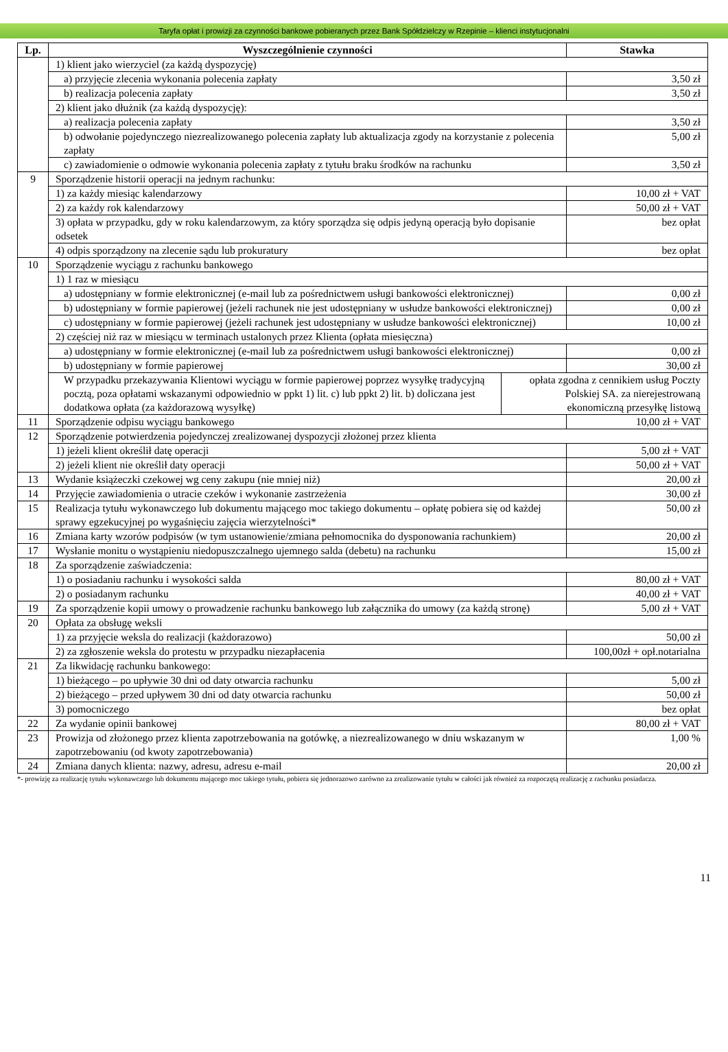Taryfa opłat i prowizji za czynności bankowe pobieranych przez Bank Spółdzielczy w Rzepinie – klienci instytucjonalni
| Lp. | Wyszczególnienie czynności | Stawka |
| --- | --- | --- |
| | 1) klient jako wierzyciel (za każdą dyspozycję) | |
| | a) przyjęcie zlecenia wykonania polecenia zapłaty | 3,50 zł |
| | b) realizacja polecenia zapłaty | 3,50 zł |
| | 2) klient jako dłużnik (za każdą dyspozycję): | |
| | a) realizacja polecenia zapłaty | 3,50 zł |
| | b) odwołanie pojedynczego niezrealizowanego polecenia zapłaty lub aktualizacja zgody na korzystanie z polecenia zapłaty | 5,00 zł |
| | c) zawiadomienie o odmowie wykonania polecenia zapłaty z tytułu braku środków na rachunku | 3,50 zł |
| 9 | Sporządzenie historii operacji na jednym rachunku: | |
| | 1) za każdy miesiąc kalendarzowy | 10,00 zł + VAT |
| | 2) za każdy rok kalendarzowy | 50,00 zł + VAT |
| | 3) opłata w przypadku, gdy w roku kalendarzowym, za który sporządza się odpis jedyną operacją było dopisanie odsetek | bez opłat |
| | 4) odpis sporządzony na zlecenie sądu lub prokuratury | bez opłat |
| 10 | Sporządzenie wyciągu z rachunku bankowego | |
| | 1) 1 raz w miesiącu | |
| | a) udostępniany w formie elektronicznej (e-mail lub za pośrednictwem usługi bankowości elektronicznej) | 0,00 zł |
| | b) udostępniany w formie papierowej (jeżeli rachunek nie jest udostępniany w usłudze bankowości elektronicznej) | 0,00 zł |
| | c) udostępniany w formie papierowej (jeżeli rachunek jest udostępniany w usłudze bankowości elektronicznej) | 10,00 zł |
| | 2) częściej niż raz w miesiącu w terminach ustalonych przez Klienta (opłata miesięczna) | |
| | a) udostępniany w formie elektronicznej (e-mail lub za pośrednictwem usługi bankowości elektronicznej) | 0,00 zł |
| | b) udostępniany w formie papierowej | 30,00 zł |
| | / W przypadku przekazywania Klientowi wyciągu w formie papierowej poprzez wysyłkę tradycyjną pocztą, poza opłatami wskazanymi odpowiednio w ppkt 1) lit. c) lub ppkt 2) lit. b) doliczana jest dodatkowa opłata (za każdorazową wysyłkę) / opłata zgodna z cennikiem usług Poczty Polskiej SA. za nierejestrowaną ekonomiczną przesyłkę listową / | |
| 11 | Sporządzenie odpisu wyciągu bankowego | 10,00 zł + VAT |
| 12 | Sporządzenie potwierdzenia pojedynczej zrealizowanej dyspozycji złożonej przez klienta | |
| | 1) jeżeli klient określił datę operacji | 5,00 zł + VAT |
| | 2) jeżeli klient nie określił daty operacji | 50,00 zł + VAT |
| 13 | Wydanie książeczki czekowej wg ceny zakupu (nie mniej niż) | 20,00 zł |
| 14 | Przyjęcie zawiadomienia o utracie czeków i wykonanie zastrzeżenia | 30,00 zł |
| 15 | Realizacja tytułu wykonawczego lub dokumentu mającego moc takiego dokumentu – opłatę pobiera się od każdej sprawy egzekucyjnej po wygaśnięciu zajęcia wierzytelności* | 50,00 zł |
| 16 | Zmiana karty wzorów podpisów (w tym ustanowienie/zmiana pełnomocnika do dysponowania rachunkiem) | 20,00 zł |
| 17 | Wysłanie monitu o wystąpieniu niedopuszczalnego ujemnego salda (debetu) na rachunku | 15,00 zł |
| 18 | Za sporządzenie zaświadczenia: | |
| | 1) o posiadaniu rachunku i wysokości salda | 80,00 zł + VAT |
| | 2) o posiadanym rachunku | 40,00 zł + VAT |
| 19 | Za sporządzenie kopii umowy o prowadzenie rachunku bankowego lub załącznika do umowy (za każdą stronę) | 5,00 zł + VAT |
| 20 | Opłata za obsługę weksli | |
| | 1) za przyjęcie weksla do realizacji (każdorazowo) | 50,00 zł |
| | 2) za zgłoszenie weksla do protestu w przypadku niezapłacenia | 100,00zł + opł.notarialna |
| 21 | Za likwidację rachunku bankowego: | |
| | 1) bieżącego – po upływie 30 dni od daty otwarcia rachunku | 5,00 zł |
| | 2) bieżącego – przed upływem 30 dni od daty otwarcia rachunku | 50,00 zł |
| | 3) pomocniczego | bez opłat |
| 22 | Za wydanie opinii bankowej | 80,00 zł + VAT |
| 23 | Prowizja od złożonego przez klienta zapotrzebowania na gotówkę, a niezrealizowanego w dniu wskazanym w zapotrzebowaniu (od kwoty zapotrzebowania) | 1,00 % |
| 24 | Zmiana danych klienta: nazwy, adresu, adresu e-mail | 20,00 zł |
*- prowizję za realizację tytułu wykonawczego lub dokumentu mającego moc takiego tytułu, pobiera się jednorazowo zarówno za zrealizowanie tytułu w całości jak również za rozpoczętą realizację z rachunku posiadacza.
11